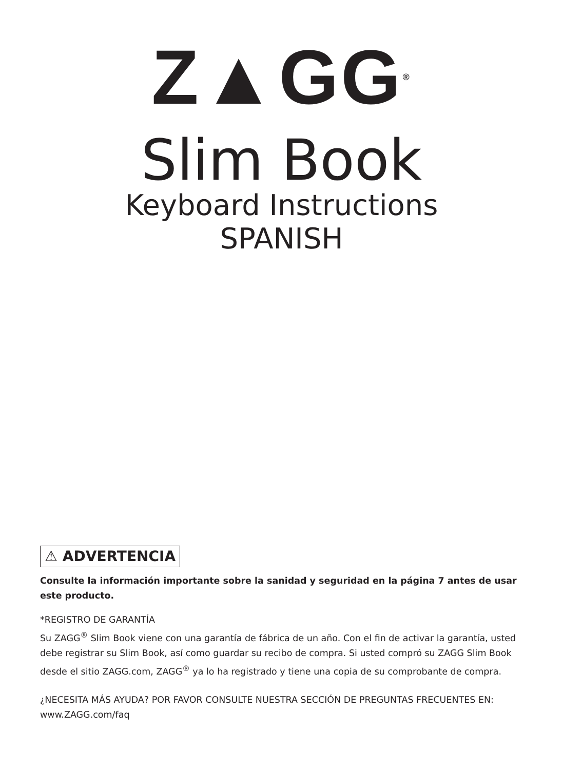Z▲GG<sup>®</sup>
Slim Book
Keyboard Instructions
SPANISH
⚠ ADVERTENCIA
Consulte la información importante sobre la sanidad y seguridad en la página 7 antes de usar este producto.
*REGISTRO DE GARANTÍA
Su ZAGG<sup>®</sup> Slim Book viene con una garantía de fábrica de un año. Con el fin de activar la garantía, usted debe registrar su Slim Book, así como guardar su recibo de compra. Si usted compró su ZAGG Slim Book desde el sitio ZAGG.com, ZAGG<sup>®</sup> ya lo ha registrado y tiene una copia de su comprobante de compra.
¿NECESITA MÁS AYUDA? POR FAVOR CONSULTE NUESTRA SECCIÓN DE PREGUNTAS FRECUENTES EN: www.ZAGG.com/faq